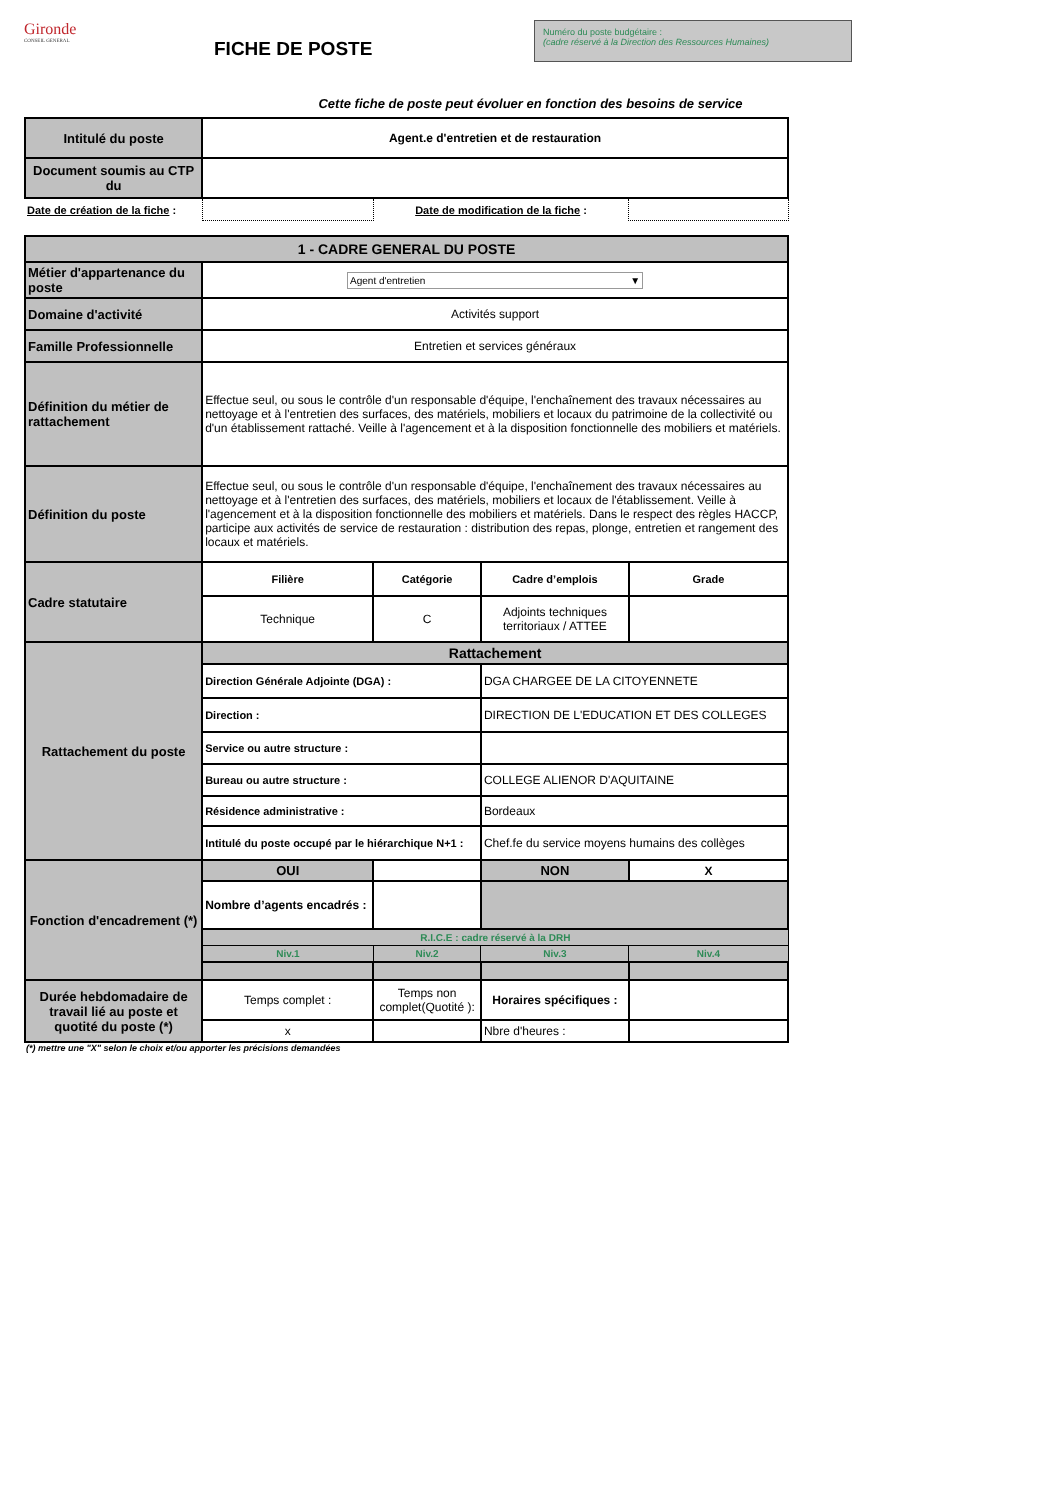Gironde
CONSEIL GENERAL
FICHE DE POSTE
Numéro du poste budgétaire :
(cadre réservé à la Direction des Ressources Humaines)
Cette fiche de poste peut évoluer en fonction des besoins de service
| Intitulé du poste | Agent.e d'entretien et de restauration | | | |
| Document soumis au CTP du | | | | |
| Date de création de la fiche : | | Date de modification de la fiche : | | |
| 1 - CADRE GENERAL DU POSTE | | | | |
| Métier d'appartenance du poste | Agent d'entretien ▼ | | | |
| Domaine d'activité | Activités support | | | |
| Famille Professionnelle | Entretien et services généraux | | | |
| Définition du métier de rattachement | Effectue seul, ou sous le contrôle d'un responsable d'équipe, l'enchaînement des travaux nécessaires au nettoyage et à l'entretien des surfaces, des matériels, mobiliers et locaux du patrimoine de la collectivité ou d'un établissement rattaché. Veille à l'agencement et à la disposition fonctionnelle des mobiliers et matériels. | | | |
| Définition du poste | Effectue seul, ou sous le contrôle d'un responsable d'équipe, l'enchaînement des travaux nécessaires au nettoyage et à l'entretien des surfaces, des matériels, mobiliers et locaux de l'établissement. Veille à l'agencement et à la disposition fonctionnelle des mobiliers et matériels. Dans le respect des règles HACCP, participe aux activités de service de restauration : distribution des repas, plonge, entretien et rangement des locaux et matériels. | | | |
| Cadre statutaire | Filière | Catégorie | Cadre d’emplois | Grade |
| | Technique | C | Adjoints techniques territoriaux / ATTEE | |
| Rattachement du poste | Rattachement | | | |
| | Direction Générale Adjointe (DGA) : | | DGA CHARGEE DE LA CITOYENNETE | |
| | Direction : | | DIRECTION DE L'EDUCATION ET DES COLLEGES | |
| | Service ou autre structure : | | | |
| | Bureau ou autre structure : | | COLLEGE ALIENOR D'AQUITAINE | |
| | Résidence administrative : | | Bordeaux | |
| | Intitulé du poste occupé par le hiérarchique N+1 : | | Chef.fe du service moyens humains des collèges | |
| Fonction d'encadrement (*) | OUI | | NON | X |
| | Nombre d’agents encadrés : | | | |
| | R.I.C.E : cadre réservé à la DRH | | | |
| | Niv.1 | Niv.2 | Niv.3 | Niv.4 |
| Durée hebdomadaire de travail lié au poste et quotité du poste (*) | Temps complet : | Temps non complet(Quotité ): | Horaires spécifiques : | |
| | x | | Nbre d'heures : | |
(*) mettre une "X" selon le choix et/ou apporter les précisions demandées